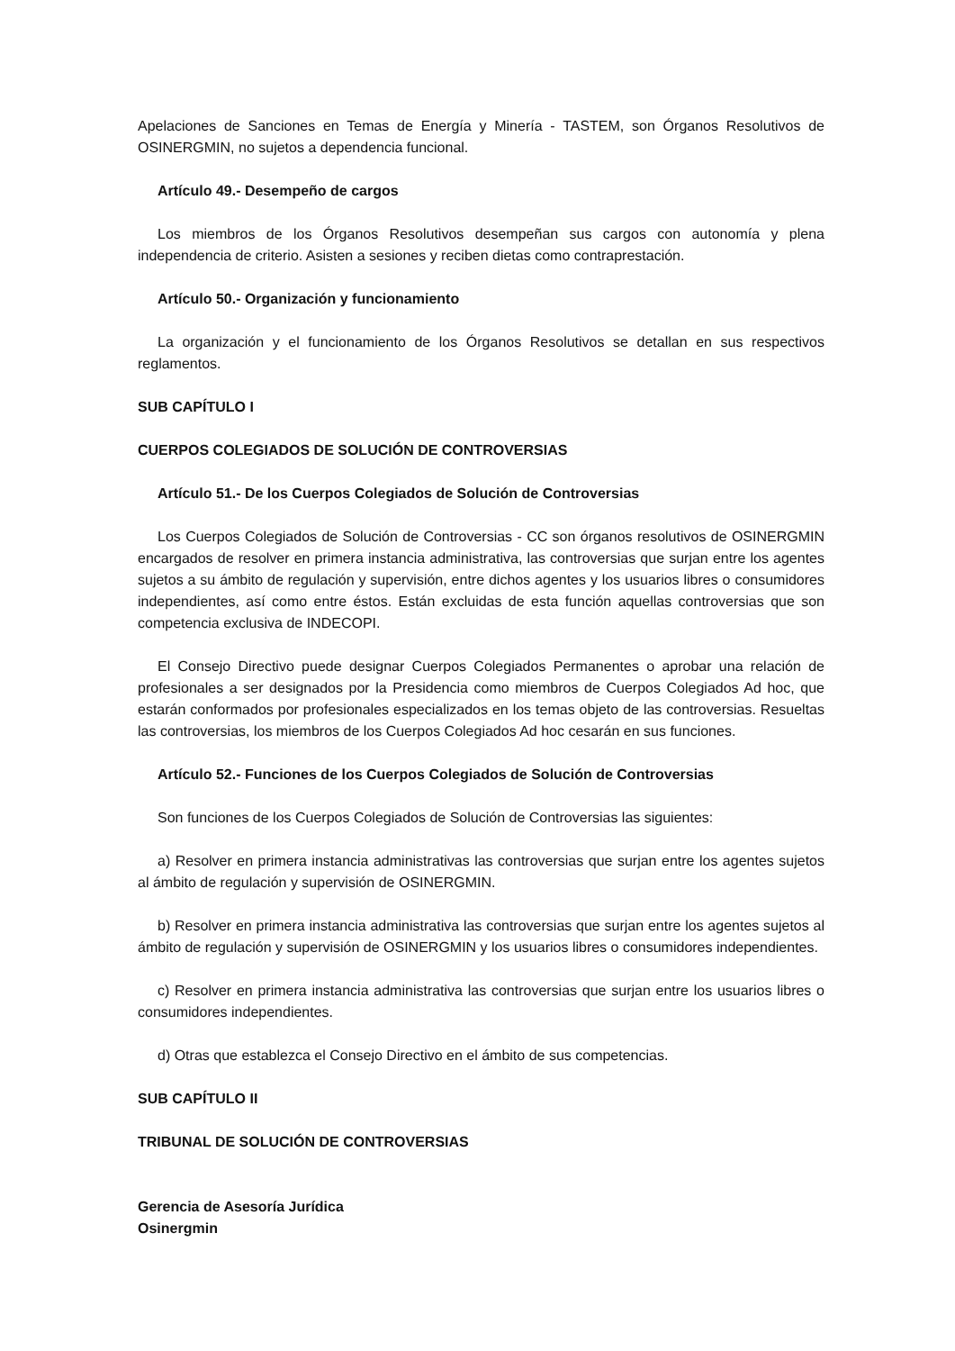Apelaciones de Sanciones en Temas de Energía y Minería - TASTEM, son Órganos Resolutivos de OSINERGMIN, no sujetos a dependencia funcional.
Artículo 49.- Desempeño de cargos
Los miembros de los Órganos Resolutivos desempeñan sus cargos con autonomía y plena independencia de criterio. Asisten a sesiones y reciben dietas como contraprestación.
Artículo 50.- Organización y funcionamiento
La organización y el funcionamiento de los Órganos Resolutivos se detallan en sus respectivos reglamentos.
SUB CAPÍTULO I
CUERPOS COLEGIADOS DE SOLUCIÓN DE CONTROVERSIAS
Artículo 51.- De los Cuerpos Colegiados de Solución de Controversias
Los Cuerpos Colegiados de Solución de Controversias - CC son órganos resolutivos de OSINERGMIN encargados de resolver en primera instancia administrativa, las controversias que surjan entre los agentes sujetos a su ámbito de regulación y supervisión, entre dichos agentes y los usuarios libres o consumidores independientes, así como entre éstos. Están excluidas de esta función aquellas controversias que son competencia exclusiva de INDECOPI.
El Consejo Directivo puede designar Cuerpos Colegiados Permanentes o aprobar una relación de profesionales a ser designados por la Presidencia como miembros de Cuerpos Colegiados Ad hoc, que estarán conformados por profesionales especializados en los temas objeto de las controversias. Resueltas las controversias, los miembros de los Cuerpos Colegiados Ad hoc cesarán en sus funciones.
Artículo 52.- Funciones de los Cuerpos Colegiados de Solución de Controversias
Son funciones de los Cuerpos Colegiados de Solución de Controversias las siguientes:
a) Resolver en primera instancia administrativas las controversias que surjan entre los agentes sujetos al ámbito de regulación y supervisión de OSINERGMIN.
b) Resolver en primera instancia administrativa las controversias que surjan entre los agentes sujetos al ámbito de regulación y supervisión de OSINERGMIN y los usuarios libres o consumidores independientes.
c) Resolver en primera instancia administrativa las controversias que surjan entre los usuarios libres o consumidores independientes.
d) Otras que establezca el Consejo Directivo en el ámbito de sus competencias.
SUB CAPÍTULO II
TRIBUNAL DE SOLUCIÓN DE CONTROVERSIAS
Gerencia de Asesoría Jurídica
Osinergmin